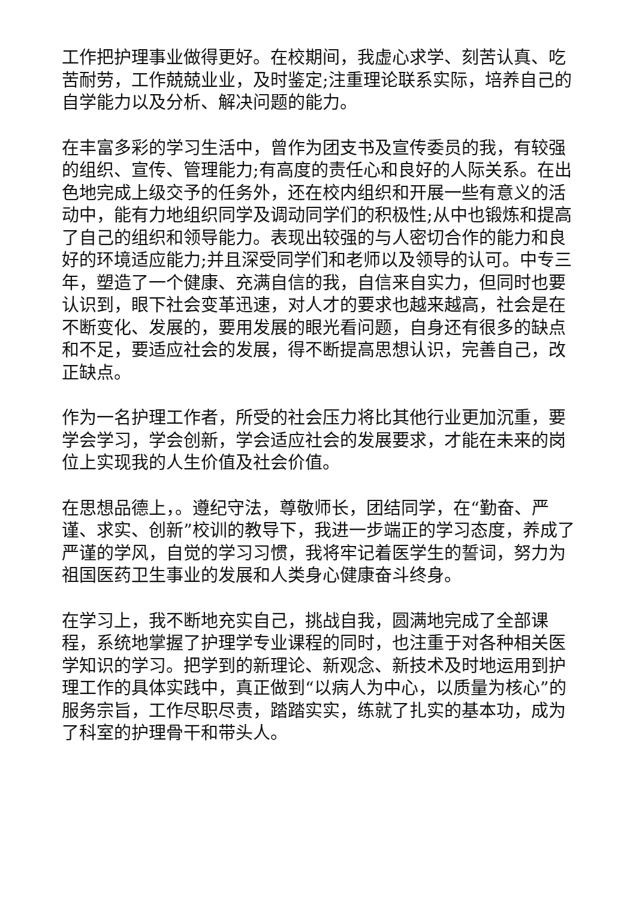工作把护理事业做得更好。在校期间，我虚心求学、刻苦认真、吃苦耐劳，工作兢兢业业，及时鉴定;注重理论联系实际，培养自己的自学能力以及分析、解决问题的能力。
在丰富多彩的学习生活中，曾作为团支书及宣传委员的我，有较强的组织、宣传、管理能力;有高度的责任心和良好的人际关系。在出色地完成上级交予的任务外，还在校内组织和开展一些有意义的活动中，能有力地组织同学及调动同学们的积极性;从中也锻炼和提高了自己的组织和领导能力。表现出较强的与人密切合作的能力和良好的环境适应能力;并且深受同学们和老师以及领导的认可。中专三年，塑造了一个健康、充满自信的我，自信来自实力，但同时也要认识到，眼下社会变革迅速，对人才的要求也越来越高，社会是在不断变化、发展的，要用发展的眼光看问题，自身还有很多的缺点和不足，要适应社会的发展，得不断提高思想认识，完善自己，改正缺点。
作为一名护理工作者，所受的社会压力将比其他行业更加沉重，要学会学习，学会创新，学会适应社会的发展要求，才能在未来的岗位上实现我的人生价值及社会价值。
在思想品德上，。遵纪守法，尊敬师长，团结同学，在“勤奋、严谨、求实、创新”校训的教导下，我进一步端正的学习态度，养成了严谨的学风，自觉的学习习惯，我将牢记着医学生的誓词，努力为祖国医药卫生事业的发展和人类身心健康奋斗终身。
在学习上，我不断地充实自己，挑战自我，圆满地完成了全部课程，系统地掌握了护理学专业课程的同时，也注重于对各种相关医学知识的学习。把学到的新理论、新观念、新技术及时地运用到护理工作的具体实践中，真正做到“以病人为中心，以质量为核心”的服务宗旨，工作尽职尽责，踏踏实实，练就了扎实的基本功，成为了科室的护理骨干和带头人。